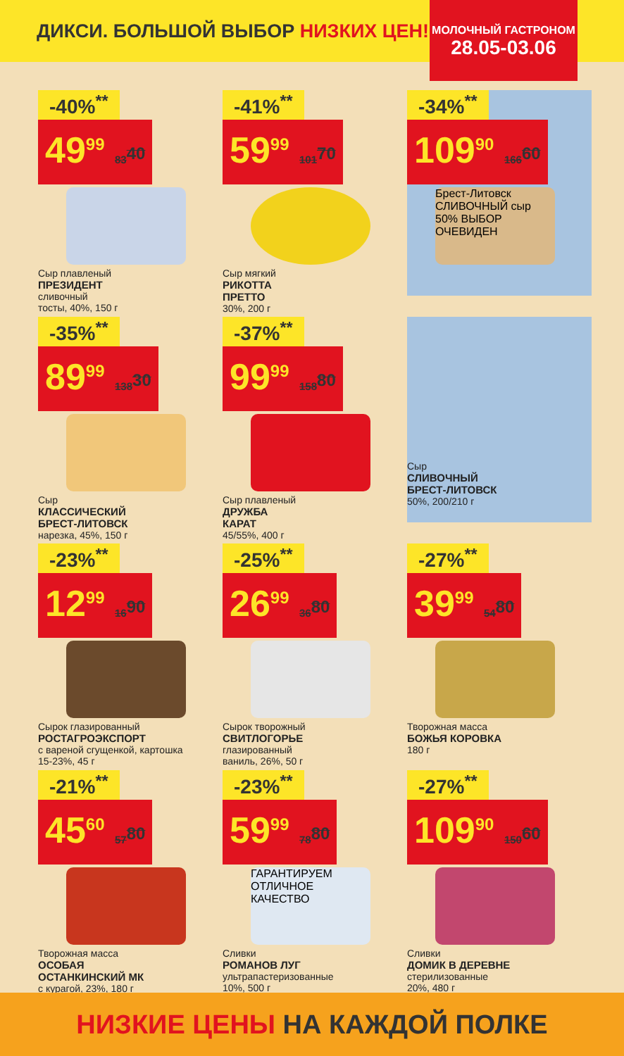ДИКСИ. БОЛЬШОЙ ВЫБОР НИЗКИХ ЦЕН!
МОЛОЧНЫЙ ГАСТРОНОМ
28.05-03.06
-40%<sup>**</sup>
49<sup>99</sup> 83<sup>40</sup>
Сыр плавленый
ПРЕЗИДЕНТ
сливочный
тосты, 40%, 150 г
-41%<sup>**</sup>
59<sup>99</sup> 101<sup>70</sup>
Сыр мягкий
РИКОТТА
ПРЕТТО
30%, 200 г
-34%<sup>**</sup>
109<sup>90</sup> 166<sup>60</sup>
Брест-Литовск СЛИВОЧНЫЙ сыр 50% ВЫБОР ОЧЕВИДЕН
-35%<sup>**</sup>
89<sup>99</sup> 138<sup>30</sup>
Сыр
КЛАССИЧЕСКИЙ
БРЕСТ-ЛИТОВСК
нарезка, 45%, 150 г
-37%<sup>**</sup>
99<sup>99</sup> 158<sup>80</sup>
Сыр плавленый
ДРУЖБА
КАРАТ
45/55%, 400 г
Сыр
СЛИВОЧНЫЙ
БРЕСТ-ЛИТОВСК
50%, 200/210 г
-23%<sup>**</sup>
12<sup>99</sup> 16<sup>90</sup>
Сырок глазированный
РОСТАГРОЭКСПОРТ
с вареной сгущенкой, картошка
15-23%, 45 г
-25%<sup>**</sup>
26<sup>99</sup> 36<sup>80</sup>
Сырок творожный
СВИТЛОГОРЬЕ
глазированный
ваниль, 26%, 50 г
-27%<sup>**</sup>
39<sup>99</sup> 54<sup>80</sup>
Творожная масса
БОЖЬЯ КОРОВКА
180 г
-21%<sup>**</sup>
45<sup>60</sup> 57<sup>80</sup>
Творожная масса
ОСОБАЯ
ОСТАНКИНСКИЙ МК
с курагой, 23%, 180 г
-23%<sup>**</sup>
59<sup>99</sup> 78<sup>80</sup>
ГАРАНТИРУЕМ ОТЛИЧНОЕ КАЧЕСТВО
Сливки
РОМАНОВ ЛУГ
ультрапастеризованные
10%, 500 г
-27%<sup>**</sup>
109<sup>90</sup> 150<sup>60</sup>
Сливки
ДОМИК В ДЕРЕВНЕ
стерилизованные
20%, 480 г
НИЗКИЕ ЦЕНЫ НА КАЖДОЙ ПОЛКЕ